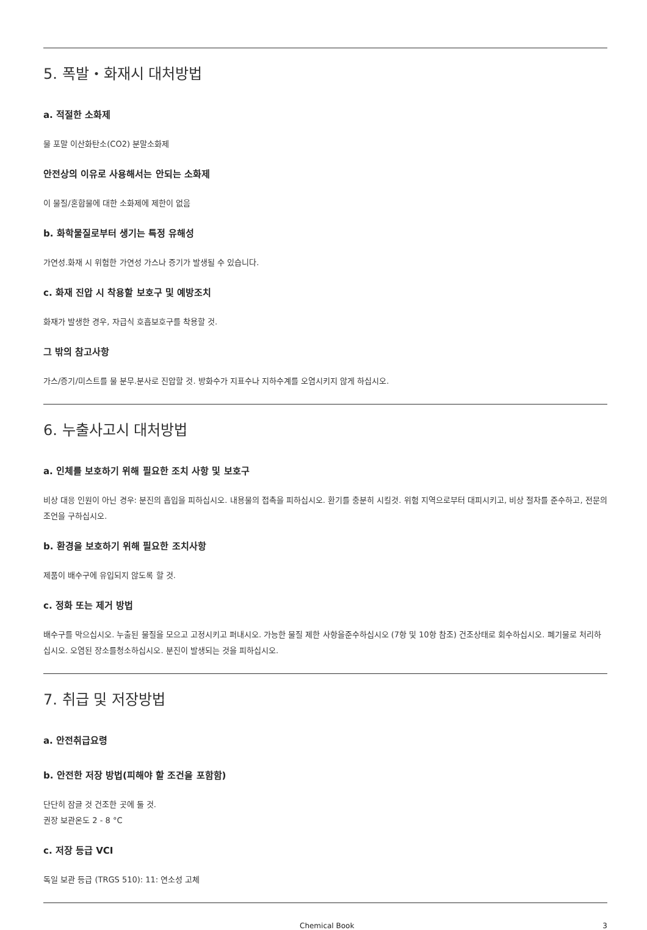5. 폭발・화재시 대처방법
a. 적절한 소화제
물 포말 이산화탄소(CO2) 분말소화제
안전상의 이유로 사용해서는 안되는 소화제
이 물질/혼합물에 대한 소화제에 제한이 없음
b. 화학물질로부터 생기는 특정 유해성
가연성.화재 시 위험한 가연성 가스나 증기가 발생될 수 있습니다.
c. 화재 진압 시 착용할 보호구 및 예방조치
화재가 발생한 경우, 자급식 호흡보호구를 착용할 것.
그 밖의 참고사항
가스/증기/미스트를 물 분무.분사로 진압할 것. 방화수가 지표수나 지하수계를 오염시키지 않게 하십시오.
6. 누출사고시 대처방법
a. 인체를 보호하기 위해 필요한 조치 사항 및 보호구
비상 대응 인원이 아닌 경우: 분진의 흡입을 피하십시오. 내용물의 접촉을 피하십시오. 환기를 충분히 시킬것. 위험 지역으로부터 대피시키고, 비상 절차를 준수하고, 전문의 조언을 구하십시오.
b. 환경을 보호하기 위해 필요한 조치사항
제품이 배수구에 유입되지 않도록 할 것.
c. 정화 또는 제거 방법
배수구를 막으십시오. 누출된 물질을 모으고 고정시키고 퍼내시오. 가능한 물질 제한 사항을준수하십시오 (7항 및 10항 참조) 건조상태로 회수하십시오. 폐기물로 처리하십시오. 오염된 장소를청소하십시오. 분진이 발생되는 것을 피하십시오.
7. 취급 및 저장방법
a. 안전취급요령
b. 안전한 저장 방법(피해야 할 조건을 포함함)
단단히 잠글 것 건조한 곳에 둘 것.
권장 보관온도 2 - 8 °C
c. 저장 등급 VCI
독일 보관 등급 (TRGS 510): 11: 연소성 고체
Chemical Book 3